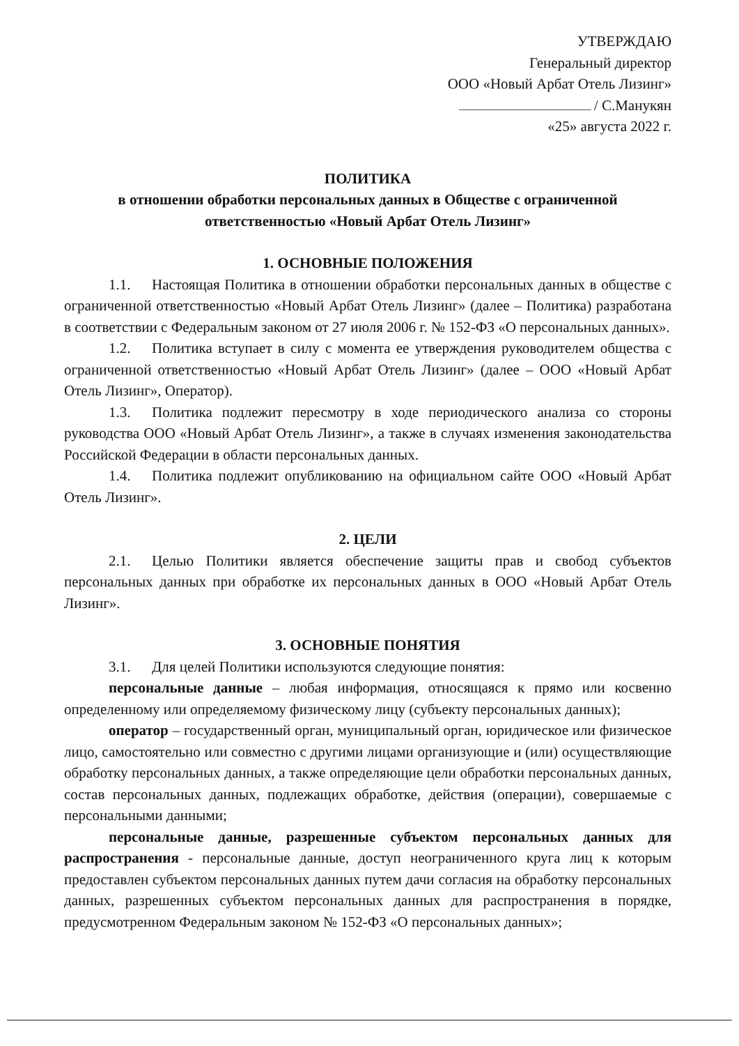УТВЕРЖДАЮ
Генеральный директор
ООО «Новый Арбат Отель Лизинг»
/ С.Манукян
«25» августа 2022 г.
ПОЛИТИКА
в отношении обработки персональных данных в Обществе с ограниченной
ответственностью «Новый Арбат Отель Лизинг»
1. ОСНОВНЫЕ ПОЛОЖЕНИЯ
1.1. Настоящая Политика в отношении обработки персональных данных в обществе с ограниченной ответственностью «Новый Арбат Отель Лизинг» (далее – Политика) разработана в соответствии с Федеральным законом от 27 июля 2006 г. № 152-ФЗ «О персональных данных».
1.2. Политика вступает в силу с момента ее утверждения руководителем общества с ограниченной ответственностью «Новый Арбат Отель Лизинг» (далее – ООО «Новый Арбат Отель Лизинг», Оператор).
1.3. Политика подлежит пересмотру в ходе периодического анализа со стороны руководства ООО «Новый Арбат Отель Лизинг», а также в случаях изменения законодательства Российской Федерации в области персональных данных.
1.4. Политика подлежит опубликованию на официальном сайте ООО «Новый Арбат Отель Лизинг».
2. ЦЕЛИ
2.1. Целью Политики является обеспечение защиты прав и свобод субъектов персональных данных при обработке их персональных данных в ООО «Новый Арбат Отель Лизинг».
3. ОСНОВНЫЕ ПОНЯТИЯ
3.1. Для целей Политики используются следующие понятия:
персональные данные – любая информация, относящаяся к прямо или косвенно определенному или определяемому физическому лицу (субъекту персональных данных);
оператор – государственный орган, муниципальный орган, юридическое или физическое лицо, самостоятельно или совместно с другими лицами организующие и (или) осуществляющие обработку персональных данных, а также определяющие цели обработки персональных данных, состав персональных данных, подлежащих обработке, действия (операции), совершаемые с персональными данными;
персональные данные, разрешенные субъектом персональных данных для распространения - персональные данные, доступ неограниченного круга лиц к которым предоставлен субъектом персональных данных путем дачи согласия на обработку персональных данных, разрешенных субъектом персональных данных для распространения в порядке, предусмотренном Федеральным законом № 152-ФЗ «О персональных данных»;